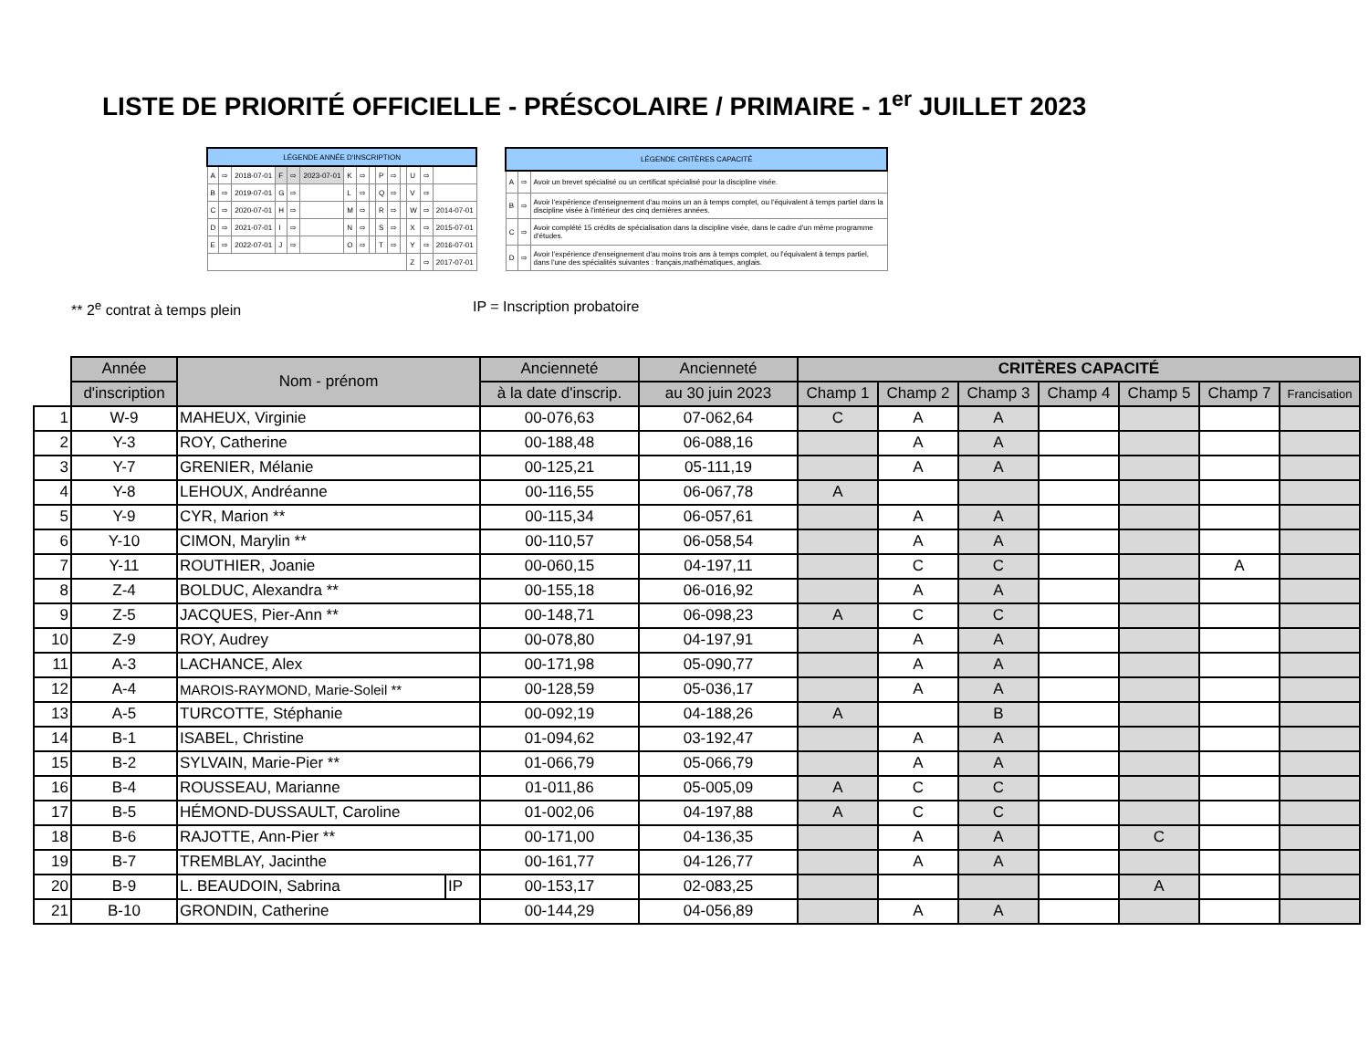LISTE DE PRIORITÉ OFFICIELLE - PRÉSCOLAIRE / PRIMAIRE - 1<sup>er</sup> JUILLET 2023
| LÉGENDE ANNÉE D'INSCRIPTION | | | | | | | | | | | | | | |
| A | ⇨ | 2018-07-01 | F | ⇨ | 2023-07-01 | K | ⇨ | | P | ⇨ | | U | ⇨ | |
| B | ⇨ | 2019-07-01 | G | ⇨ | | L | ⇨ | | Q | ⇨ | | V | ⇨ | |
| C | ⇨ | 2020-07-01 | H | ⇨ | | M | ⇨ | | R | ⇨ | | W | ⇨ | 2014-07-01 |
| D | ⇨ | 2021-07-01 | I | ⇨ | | N | ⇨ | | S | ⇨ | | X | ⇨ | 2015-07-01 |
| E | ⇨ | 2022-07-01 | J | ⇨ | | O | ⇨ | | T | ⇨ | | Y | ⇨ | 2016-07-01 |
| | | | | | | | | | | | | Z | ⇨ | 2017-07-01 |
| LÉGENDE CRITÈRES CAPACITÉ | | |
| A | ⇨ | Avoir un brevet spécialisé ou un certificat spécialisé pour la discipline visée. |
| B | ⇨ | Avoir l'expérience d'enseignement d'au moins un an à temps complet, ou l'équivalent à temps partiel dans la discipline visée à l'intérieur des cinq dernières années. |
| C | ⇨ | Avoir complété 15 crédits de spécialisation dans la discipline visée, dans le cadre d'un même programme d'études. |
| D | ⇨ | Avoir l'expérience d'enseignement d'au moins trois ans à temps complet, ou l'équivalent à temps partiel, dans l'une des spécialités suivantes : français,mathématiques, anglais. |
** 2<sup>e</sup> contrat à temps plein IP = Inscription probatoire
| | Année | Nom - prénom | | Ancienneté | Ancienneté | CRITÈRES CAPACITÉ | | | | | | |
| | d'inscription | | | à la date d'inscrip. | au 30 juin 2023 | Champ 1 | Champ 2 | Champ 3 | Champ 4 | Champ 5 | Champ 7 | Francisation |
| 1 | W-9 | MAHEUX, Virginie | | 00-076,63 | 07-062,64 | C | A | A | | | | |
| 2 | Y-3 | ROY, Catherine | | 00-188,48 | 06-088,16 | | A | A | | | | |
| 3 | Y-7 | GRENIER, Mélanie | | 00-125,21 | 05-111,19 | | A | A | | | | |
| 4 | Y-8 | LEHOUX, Andréanne | | 00-116,55 | 06-067,78 | A | | | | | | |
| 5 | Y-9 | CYR, Marion ** | | 00-115,34 | 06-057,61 | | A | A | | | | |
| 6 | Y-10 | CIMON, Marylin ** | | 00-110,57 | 06-058,54 | | A | A | | | | |
| 7 | Y-11 | ROUTHIER, Joanie | | 00-060,15 | 04-197,11 | | C | C | | | A | |
| 8 | Z-4 | BOLDUC, Alexandra ** | | 00-155,18 | 06-016,92 | | A | A | | | | |
| 9 | Z-5 | JACQUES, Pier-Ann ** | | 00-148,71 | 06-098,23 | A | C | C | | | | |
| 10 | Z-9 | ROY, Audrey | | 00-078,80 | 04-197,91 | | A | A | | | | |
| 11 | A-3 | LACHANCE, Alex | | 00-171,98 | 05-090,77 | | A | A | | | | |
| 12 | A-4 | MAROIS-RAYMOND, Marie-Soleil ** | | 00-128,59 | 05-036,17 | | A | A | | | | |
| 13 | A-5 | TURCOTTE, Stéphanie | | 00-092,19 | 04-188,26 | A | | B | | | | |
| 14 | B-1 | ISABEL, Christine | | 01-094,62 | 03-192,47 | | A | A | | | | |
| 15 | B-2 | SYLVAIN, Marie-Pier ** | | 01-066,79 | 05-066,79 | | A | A | | | | |
| 16 | B-4 | ROUSSEAU, Marianne | | 01-011,86 | 05-005,09 | A | C | C | | | | |
| 17 | B-5 | HÉMOND-DUSSAULT, Caroline | | 01-002,06 | 04-197,88 | A | C | C | | | | |
| 18 | B-6 | RAJOTTE, Ann-Pier ** | | 00-171,00 | 04-136,35 | | A | A | | C | | |
| 19 | B-7 | TREMBLAY, Jacinthe | | 00-161,77 | 04-126,77 | | A | A | | | | |
| 20 | B-9 | L. BEAUDOIN, Sabrina | IP | 00-153,17 | 02-083,25 | | | | | A | | |
| 21 | B-10 | GRONDIN, Catherine | | 00-144,29 | 04-056,89 | | A | A | | | | |